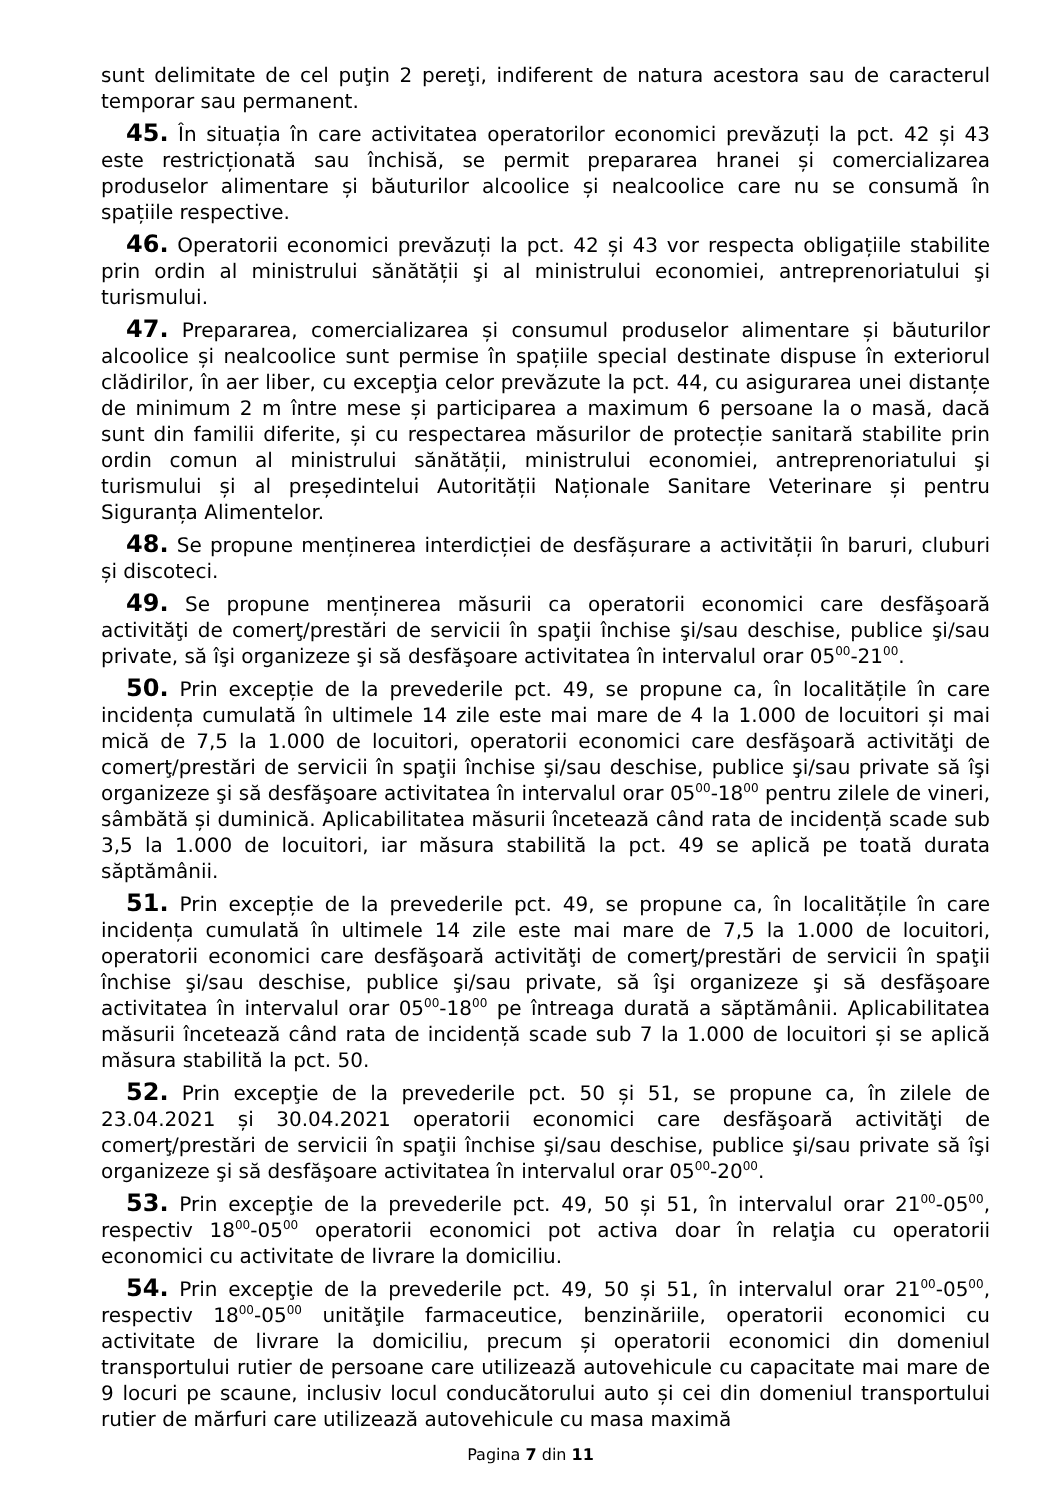sunt delimitate de cel puţin 2 pereţi, indiferent de natura acestora sau de caracterul temporar sau permanent.
45. În situația în care activitatea operatorilor economici prevăzuți la pct. 42 și 43 este restricționată sau închisă, se permit prepararea hranei și comercializarea produselor alimentare și băuturilor alcoolice și nealcoolice care nu se consumă în spațiile respective.
46. Operatorii economici prevăzuți la pct. 42 și 43 vor respecta obligațiile stabilite prin ordin al ministrului sănătății şi al ministrului economiei, antreprenoriatului şi turismului.
47. Prepararea, comercializarea și consumul produselor alimentare și băuturilor alcoolice și nealcoolice sunt permise în spațiile special destinate dispuse în exteriorul clădirilor, în aer liber, cu excepţia celor prevăzute la pct. 44, cu asigurarea unei distanțe de minimum 2 m între mese și participarea a maximum 6 persoane la o masă, dacă sunt din familii diferite, și cu respectarea măsurilor de protecție sanitară stabilite prin ordin comun al ministrului sănătății, ministrului economiei, antreprenoriatului şi turismului și al președintelui Autorității Naționale Sanitare Veterinare și pentru Siguranța Alimentelor.
48. Se propune menținerea interdicției de desfășurare a activității în baruri, cluburi și discoteci.
49. Se propune menținerea măsurii ca operatorii economici care desfăşoară activităţi de comerţ/prestări de servicii în spaţii închise şi/sau deschise, publice şi/sau private, să îşi organizeze şi să desfăşoare activitatea în intervalul orar 05<sup>00</sup>-21<sup>00</sup>.
50. Prin excepție de la prevederile pct. 49, se propune ca, în localitățile în care incidența cumulată în ultimele 14 zile este mai mare de 4 la 1.000 de locuitori și mai mică de 7,5 la 1.000 de locuitori, operatorii economici care desfăşoară activităţi de comerţ/prestări de servicii în spaţii închise şi/sau deschise, publice şi/sau private să îşi organizeze şi să desfăşoare activitatea în intervalul orar 05<sup>00</sup>-18<sup>00</sup> pentru zilele de vineri, sâmbătă și duminică. Aplicabilitatea măsurii încetează când rata de incidență scade sub 3,5 la 1.000 de locuitori, iar măsura stabilită la pct. 49 se aplică pe toată durata săptămânii.
51. Prin excepție de la prevederile pct. 49, se propune ca, în localitățile în care incidența cumulată în ultimele 14 zile este mai mare de 7,5 la 1.000 de locuitori, operatorii economici care desfăşoară activităţi de comerţ/prestări de servicii în spaţii închise şi/sau deschise, publice şi/sau private, să îşi organizeze şi să desfăşoare activitatea în intervalul orar 05<sup>00</sup>-18<sup>00</sup> pe întreaga durată a săptămânii. Aplicabilitatea măsurii încetează când rata de incidență scade sub 7 la 1.000 de locuitori și se aplică măsura stabilită la pct. 50.
52. Prin excepţie de la prevederile pct. 50 și 51, se propune ca, în zilele de 23.04.2021 și 30.04.2021 operatorii economici care desfăşoară activităţi de comerţ/prestări de servicii în spaţii închise şi/sau deschise, publice şi/sau private să îşi organizeze şi să desfăşoare activitatea în intervalul orar 05<sup>00</sup>-20<sup>00</sup>.
53. Prin excepţie de la prevederile pct. 49, 50 și 51, în intervalul orar 21<sup>00</sup>-05<sup>00</sup>, respectiv 18<sup>00</sup>-05<sup>00</sup> operatorii economici pot activa doar în relaţia cu operatorii economici cu activitate de livrare la domiciliu.
54. Prin excepţie de la prevederile pct. 49, 50 și 51, în intervalul orar 21<sup>00</sup>-05<sup>00</sup>, respectiv 18<sup>00</sup>-05<sup>00</sup> unităţile farmaceutice, benzinăriile, operatorii economici cu activitate de livrare la domiciliu, precum și operatorii economici din domeniul transportului rutier de persoane care utilizează autovehicule cu capacitate mai mare de 9 locuri pe scaune, inclusiv locul conducătorului auto și cei din domeniul transportului rutier de mărfuri care utilizează autovehicule cu masa maximă
Pagina 7 din 11